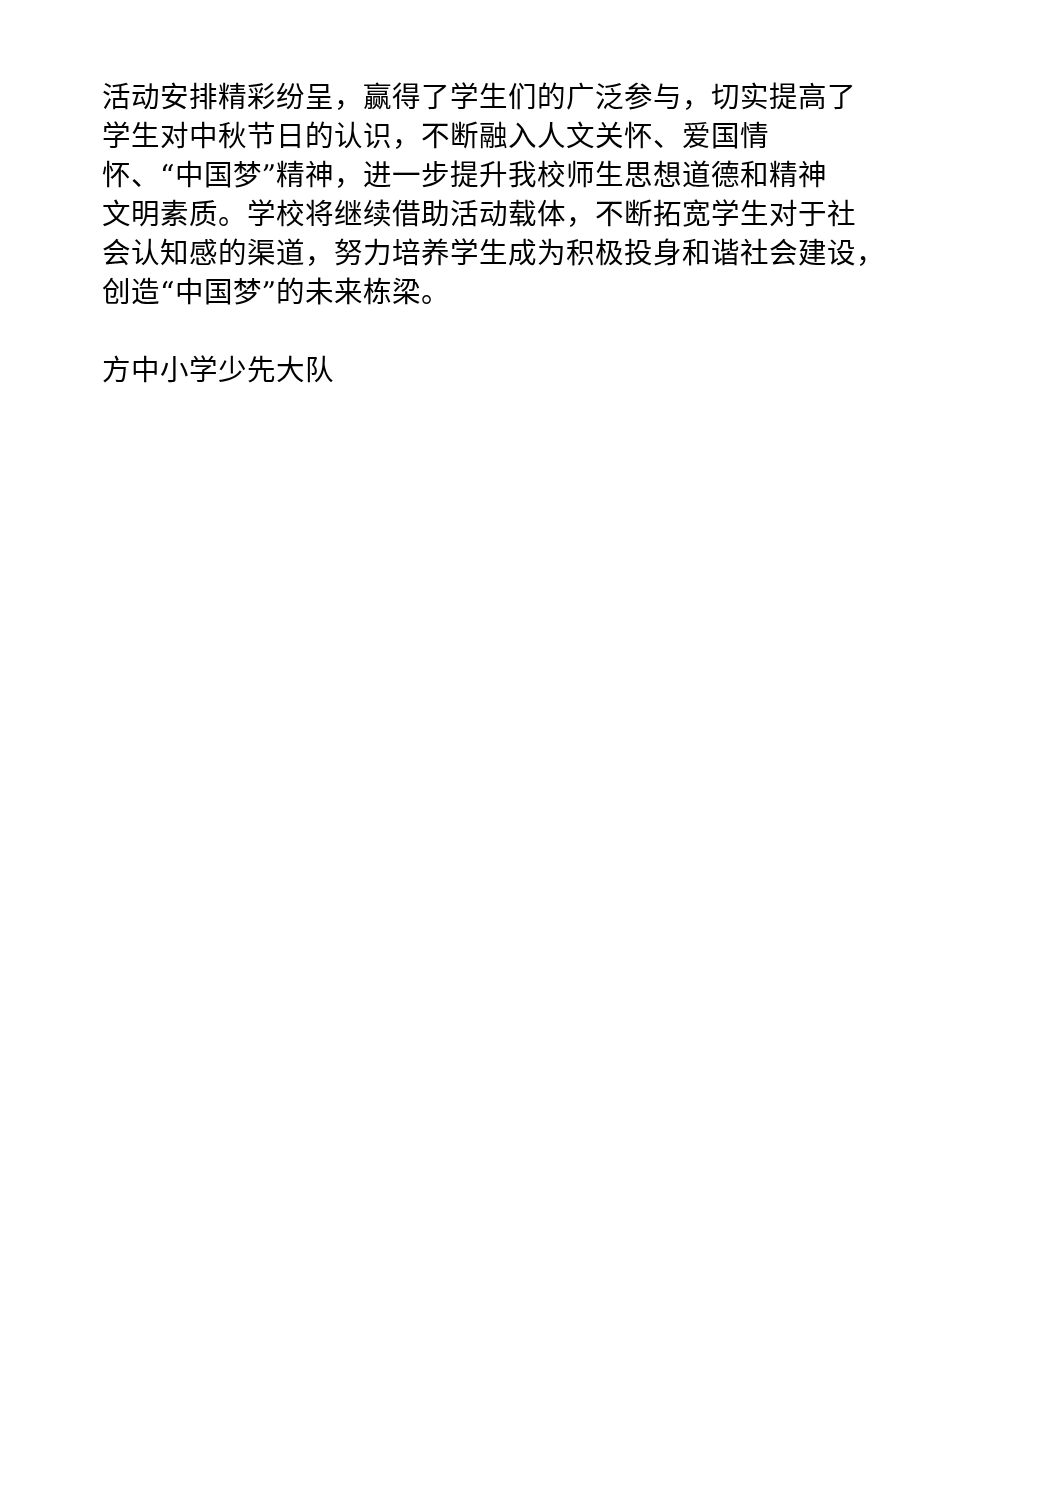活动安排精彩纷呈，赢得了学生们的广泛参与，切实提高了
学生对中秋节日的认识，不断融入人文关怀、爱国情
怀、“中国梦”精神，进一步提升我校师生思想道德和精神
文明素质。学校将继续借助活动载体，不断拓宽学生对于社
会认知感的渠道，努力培养学生成为积极投身和谐社会建设，
创造“中国梦”的未来栋梁。
方中小学少先大队